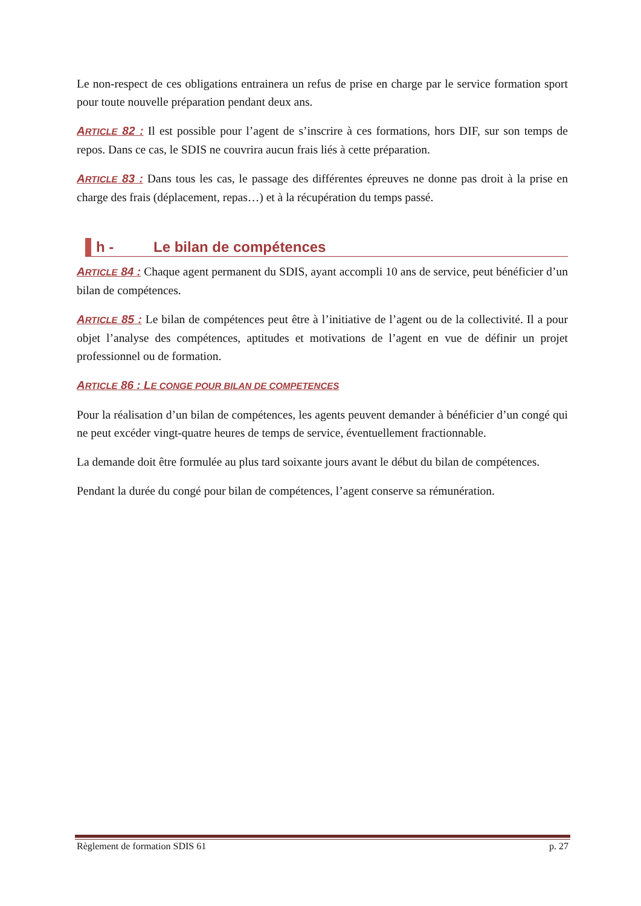Le non-respect de ces obligations entrainera un refus de prise en charge par le service formation sport pour toute nouvelle préparation pendant deux ans.
ARTICLE 82 : Il est possible pour l’agent de s’inscrire à ces formations, hors DIF, sur son temps de repos. Dans ce cas, le SDIS ne couvrira aucun frais liés à cette préparation.
ARTICLE 83 : Dans tous les cas, le passage des différentes épreuves ne donne pas droit à la prise en charge des frais (déplacement, repas…) et à la récupération du temps passé.
h - Le bilan de compétences
ARTICLE 84 : Chaque agent permanent du SDIS, ayant accompli 10 ans de service, peut bénéficier d’un bilan de compétences.
ARTICLE 85 : Le bilan de compétences peut être à l’initiative de l’agent ou de la collectivité. Il a pour objet l’analyse des compétences, aptitudes et motivations de l’agent en vue de définir un projet professionnel ou de formation.
ARTICLE 86 : LE CONGE POUR BILAN DE COMPETENCES
Pour la réalisation d’un bilan de compétences, les agents peuvent demander à bénéficier d’un congé qui ne peut excéder vingt-quatre heures de temps de service, éventuellement fractionnable.
La demande doit être formulée au plus tard soixante jours avant le début du bilan de compétences.
Pendant la durée du congé pour bilan de compétences, l’agent conserve sa rémunération.
Règlement de formation SDIS 61 p. 27